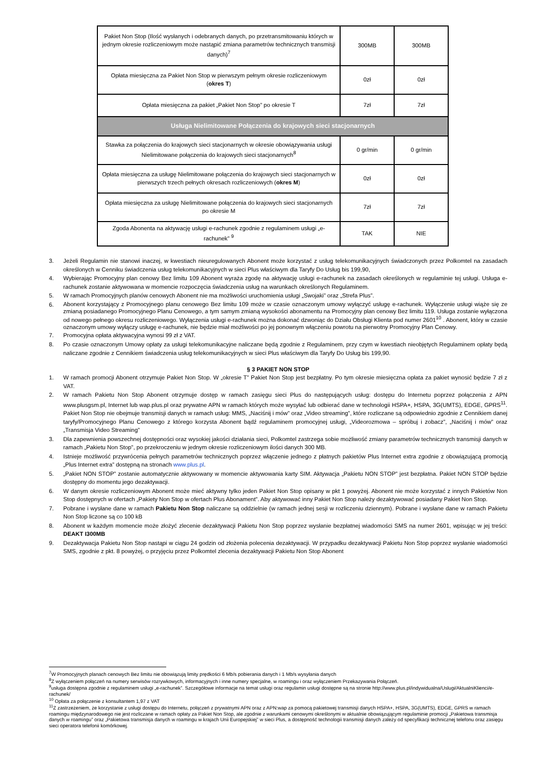| Pakiet Non Stop (Ilość wysłanych i odebranych danych, po przetransmitowaniu których w jednym okresie rozliczeniowym może nastąpić zmiana parametrów technicznych transmisji danych)<sup>7</sup> | 300MB | 300MB |
| Opłata miesięczna za Pakiet Non Stop w pierwszym pełnym okresie rozliczeniowym ( okres T ) | 0zł | 0zł |
| Opłata miesięczna za pakiet „Pakiet Non Stop” po okresie T | 7zł | 7zł |
| Usługa Nielimitowane Połączenia do krajowych sieci stacjonarnych | | |
| Stawka za połączenia do krajowych sieci stacjonarnych w okresie obowiązywania usługi Nielimitowane połączenia do krajowych sieci stacjonarnych<sup>8</sup> | 0 gr/min | 0 gr/min |
| Opłata miesięczna za usługę Nielimitowane połączenia do krajowych sieci stacjonarnych w pierwszych trzech pełnych okresach rozliczeniowych ( okres M ) | 0zł | 0zł |
| Opłata miesięczna za usługę Nielimitowane połączenia do krajowych sieci stacjonarnych po okresie M | 7zł | 7zł |
| Zgoda Abonenta na aktywację usługi e-rachunek zgodnie z regulaminem usługi „e-rachunek” <sup>9</sup> | TAK | NIE |
3. Jeżeli Regulamin nie stanowi inaczej, w kwestiach nieuregulowanych Abonent może korzystać z usług telekomunikacyjnych świadczonych przez Polkomtel na zasadach określonych w Cenniku świadczenia usług telekomunikacyjnych w sieci Plus właściwym dla Taryfy Do Usług bis 199,90,
4. Wybierając Promocyjny plan cenowy Bez limitu 109 Abonent wyraża zgodę na aktywację usługi e-rachunek na zasadach określonych w regulaminie tej usługi. Usługa e-rachunek zostanie aktywowana w momencie rozpoczęcia świadczenia usług na warunkach określonych Regulaminem.
5. W ramach Promocyjnych planów cenowych Abonent nie ma możliwości uruchomienia usługi „Swojaki” oraz „Strefa Plus”.
6. Abonent korzystający z Promocyjnego planu cenowego Bez limitu 109 może w czasie oznaczonym umowy wyłączyć usługę e-rachunek. Wyłączenie usługi wiąże się ze zmianą posiadanego Promocyjnego Planu Cenowego, a tym samym zmianą wysokości abonamentu na Promocyjny plan cenowy Bez limitu 119. Usługa zostanie wyłączona od nowego pełnego okresu rozliczeniowego. Wyłączenia usługi e-rachunek można dokonać dzwoniąc do Działu Obsługi Klienta pod numer 2601<sup>10</sup> . Abonent, który w czasie oznaczonym umowy wyłączy usługę e-rachunek, nie będzie miał możliwości po jej ponownym włączeniu powrotu na pierwotny Promocyjny Plan Cenowy.
7. Promocyjna opłata aktywacyjna wynosi 99 zł z VAT.
8. Po czasie oznaczonym Umowy opłaty za usługi telekomunikacyjne naliczane będą zgodnie z Regulaminem, przy czym w kwestiach nieobjętych Regulaminem opłaty będą naliczane zgodnie z Cennikiem świadczenia usług telekomunikacyjnych w sieci Plus właściwym dla Taryfy Do Usług bis 199,90.
§ 3 PAKIET NON STOP
1. W ramach promocji Abonent otrzymuje Pakiet Non Stop. W „okresie T” Pakiet Non Stop jest bezpłatny. Po tym okresie miesięczna opłata za pakiet wynosić będzie 7 zł z VAT.
2. W ramach Pakietu Non Stop Abonent otrzymuje dostęp w ramach zasięgu sieci Plus do następujących usług: dostępu do Internetu poprzez połączenia z APN www.plusgsm.pl, Internet lub wap.plus.pl oraz prywatne APN w ramach których może wysyłać lub odbierać dane w technologii HSPA+, HSPA, 3G(UMTS), EDGE, GPRS<sup>11</sup>. Pakiet Non Stop nie obejmuje transmisji danych w ramach usług: MMS, „Naciśnij i mów” oraz „Video streaming”, które rozliczane są odpowiednio zgodnie z Cennikiem danej taryfy/Promocyjnego Planu Cenowego z którego korzysta Abonent bądź regulaminem promocyjnej usługi, „Videorozmowa – spróbuj i zobacz”, „Naciśnij i mów” oraz „Transmisja Video Streaming”
3. Dla zapewnienia powszechnej dostępności oraz wysokiej jakości działania sieci, Polkomtel zastrzega sobie możliwość zmiany parametrów technicznych transmisji danych w ramach „Pakietu Non Stop”, po przekroczeniu w jednym okresie rozliczeniowym ilości danych 300 MB.
4. Istnieje możliwość przywrócenia pełnych parametrów technicznych poprzez włączenie jednego z płatnych pakietów Plus Internet extra zgodnie z obowiązującą promocją „Plus Internet extra” dostępną na stronach www.plus.pl.
5. „Pakiet NON STOP” zostanie automatycznie aktywowany w momencie aktywowania karty SIM. Aktywacja „Pakietu NON STOP” jest bezpłatna. Pakiet NON STOP będzie dostępny do momentu jego dezaktywacji.
6. W danym okresie rozliczeniowym Abonent może mieć aktywny tylko jeden Pakiet Non Stop opisany w pkt 1 powyżej. Abonent nie może korzystać z innych Pakietów Non Stop dostępnych w ofertach „Pakiety Non Stop w ofertach Plus Abonament”. Aby aktywować inny Pakiet Non Stop należy dezaktywować posiadany Pakiet Non Stop.
7. Pobrane i wysłane dane w ramach Pakietu Non Stop naliczane są oddzielnie (w ramach jednej sesji w rozliczeniu dziennym). Pobrane i wysłane dane w ramach Pakietu Non Stop liczone są co 100 kB
8. Abonent w każdym momencie może złożyć zlecenie dezaktywacji Pakietu Non Stop poprzez wysłanie bezpłatnej wiadomości SMS na numer 2601, wpisując w jej treści: DEAKT I300MB
9. Dezaktywacja Pakietu Non Stop nastąpi w ciągu 24 godzin od złożenia polecenia dezaktywacji. W przypadku dezaktywacji Pakietu Non Stop poprzez wysłanie wiadomości SMS, zgodnie z pkt. 8 powyżej, o przyjęciu przez Polkomtel zlecenia dezaktywacji Pakietu Non Stop Abonent
<sup>7</sup> W Promocyjnych planach cenowych Bez limitu nie obowiązują limity prędkości 6 Mb/s pobierania danych i 1 Mb/s wysyłania danych
<sup>8</sup> Z wyłączeniem połączeń na numery serwisów rozrywkowych, informacyjnych i inne numery specjalne, w roamingu i oraz wyłączeniem Przekazywania Połączeń.
<sup>9</sup> usługa dostępna zgodnie z regulaminem usługi „e-rachunek”. Szczegółowe informacje na temat usługi oraz regulamin usługi dostępne są na stronie http://www.plus.pl/indywidualna/Uslugi/AktualniKlienci/e-rachunek/
<sup>10</sup> Opłata za połączenie z konsultantem 1,97 z VAT
<sup>11</sup> Z zastrzeżeniem, że korzystanie z usługi dostępu do Internetu, połączeń z prywatnymi APN oraz z APN:wap za pomocą pakietowej transmisji danych HSPA+, HSPA, 3G(UMTS), EDGE, GPRS w ramach roamingu międzynarodowego nie jest rozliczane w ramach opłaty za Pakiet Non Stop, ale zgodnie z warunkami cenowymi określonymi w aktualnie obowiązującym regulaminie promocji „Pakietowa transmisja danych w roamingu” oraz „Pakietowa transmisja danych w roamingu w krajach Unii Europejskiej” w sieci Plus, a dostępność technologii transmisji danych zależy od specyfikacji technicznej telefonu oraz zasięgu sieci operatora telefonii komórkowej.